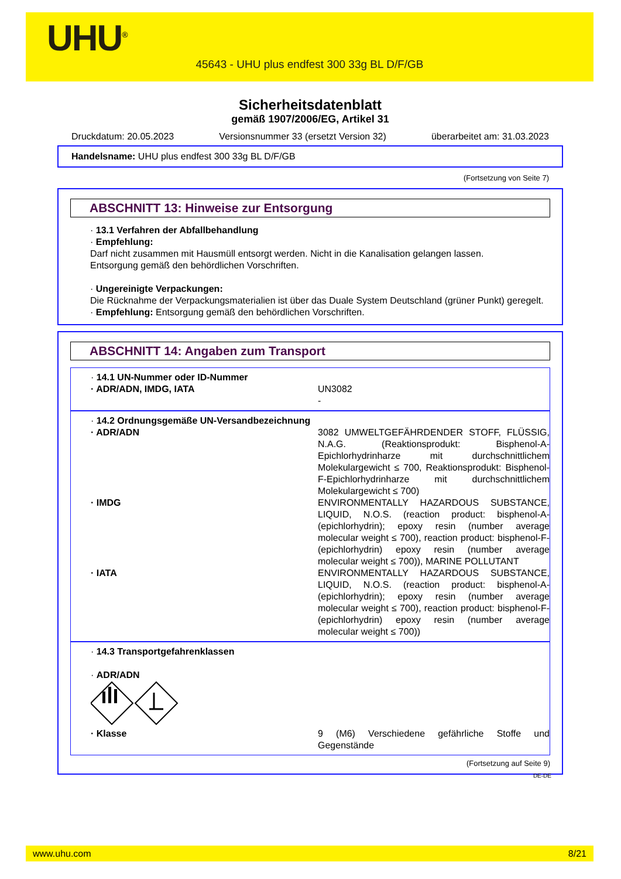UHU<sup>®</sup>
45643 - UHU plus endfest 300 33g BL D/F/GB
Sicherheitsdatenblatt
gemäß 1907/2006/EG, Artikel 31
Druckdatum: 20.05.2023 Versionsnummer 33 (ersetzt Version 32) überarbeitet am: 31.03.2023
Handelsname: UHU plus endfest 300 33g BL D/F/GB
(Fortsetzung von Seite 7)
ABSCHNITT 13: Hinweise zur Entsorgung
· 13.1 Verfahren der Abfallbehandlung
· Empfehlung:
Darf nicht zusammen mit Hausmüll entsorgt werden. Nicht in die Kanalisation gelangen lassen.
Entsorgung gemäß den behördlichen Vorschriften.
· Ungereinigte Verpackungen:
Die Rücknahme der Verpackungsmaterialien ist über das Duale System Deutschland (grüner Punkt) geregelt.
· Empfehlung: Entsorgung gemäß den behördlichen Vorschriften.
ABSCHNITT 14: Angaben zum Transport
· 14.1 UN-Nummer oder ID-Nummer
· ADR/ADN, IMDG, IATA UN3082
-
· 14.2 Ordnungsgemäße UN-Versandbezeichnung
· ADR/ADN 3082 UMWELTGEFÄHRDENDER STOFF, FLÜSSIG, N.A.G. (Reaktionsprodukt: Bisphenol-A-Epichlorhydrinharze mit durchschnittlichem Molekulargewicht ≤ 700, Reaktionsprodukt: Bisphenol-F-Epichlorhydrinharze mit durchschnittlichem Molekulargewicht ≤ 700)
· IMDG ENVIRONMENTALLY HAZARDOUS SUBSTANCE, LIQUID, N.O.S. (reaction product: bisphenol-A-(epichlorhydrin); epoxy resin (number average molecular weight ≤ 700), reaction product: bisphenol-F-(epichlorhydrin) epoxy resin (number average molecular weight ≤ 700)), MARINE POLLUTANT
· IATA ENVIRONMENTALLY HAZARDOUS SUBSTANCE, LIQUID, N.O.S. (reaction product: bisphenol-A-(epichlorhydrin); epoxy resin (number average molecular weight ≤ 700), reaction product: bisphenol-F-(epichlorhydrin) epoxy resin (number average molecular weight ≤ 700))
· 14.3 Transportgefahrenklassen
· ADR/ADN
· Klasse 9 (M6) Verschiedene gefährliche Stoffe und Gegenstände
(Fortsetzung auf Seite 9)
DE-DE
www.uhu.com 8/21